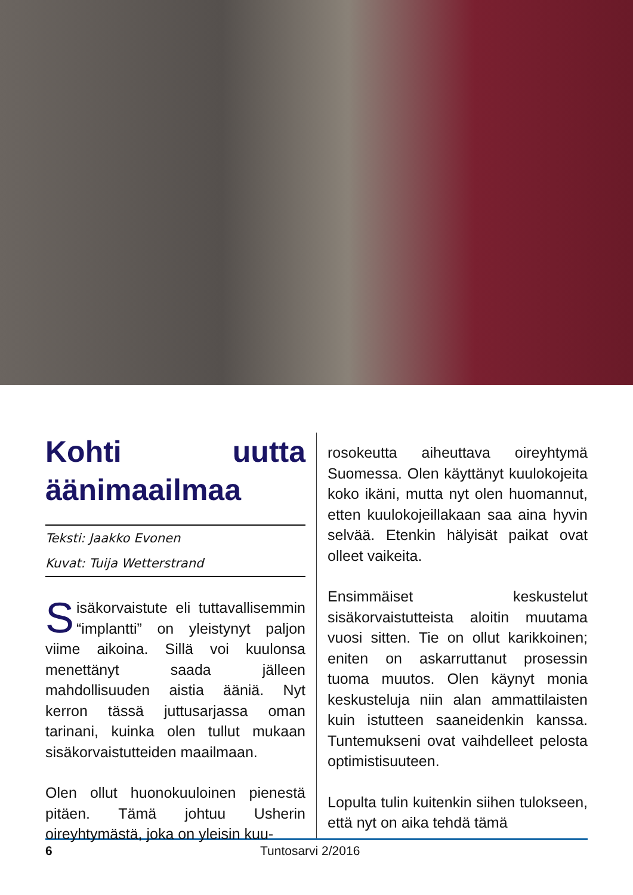Kohti uutta äänimaailmaa
Teksti: Jaakko Evonen
Kuvat: Tuija Wetterstrand
Sisäkorvaistute eli tuttavallisemmin “implantti” on yleistynyt paljon viime aikoina. Sillä voi kuulonsa menettänyt saada jälleen mahdollisuuden aistia ääniä. Nyt kerron tässä juttusarjassa oman tarinani, kuinka olen tullut mukaan sisäkorvaistutteiden maailmaan.
Olen ollut huonokuuloinen pienestä pitäen. Tämä johtuu Usherin oireyhtymästä, joka on yleisin kuu-
rosokeutta aiheuttava oireyhtymä Suomessa. Olen käyttänyt kuulokojeita koko ikäni, mutta nyt olen huomannut, etten kuulokojeillakaan saa aina hyvin selvää. Etenkin hälyisät paikat ovat olleet vaikeita.
Ensimmäiset keskustelut sisäkorvaistutteista aloitin muutama vuosi sitten. Tie on ollut karikkoinen; eniten on askarruttanut prosessin tuoma muutos. Olen käynyt monia keskusteluja niin alan ammattilaisten kuin istutteen saaneidenkin kanssa. Tuntemukseni ovat vaihdelleet pelosta optimistisuuteen.
Lopulta tulin kuitenkin siihen tulokseen, että nyt on aika tehdä tämä
6 Tuntosarvi 2/2016